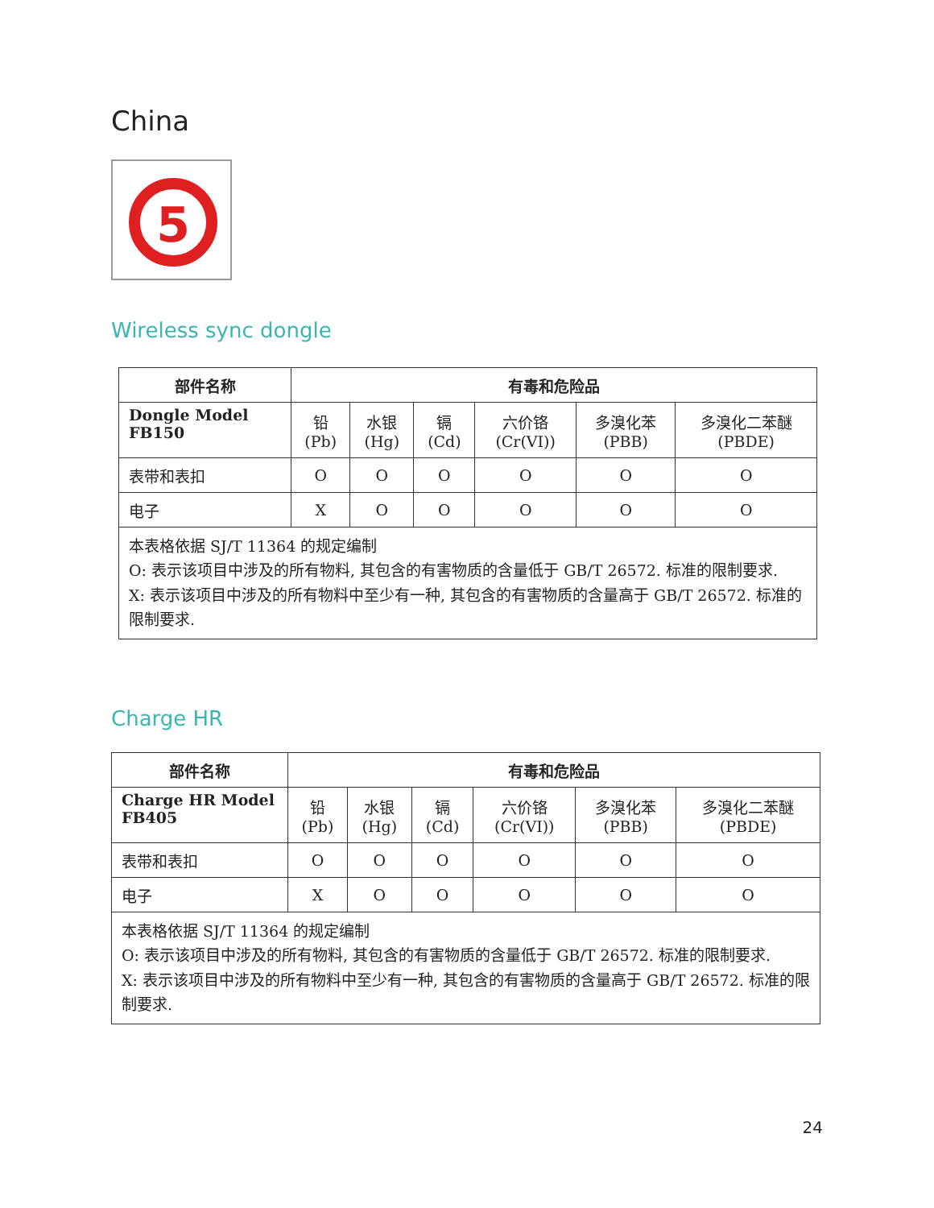China
5
Wireless sync dongle
| 部件名称 | 有毒和危险品 | | | | | |
| --- | --- | --- | --- | --- | --- | --- |
| Dongle Model FB150 | 铅 (Pb) | 水银 (Hg) | 镉 (Cd) | 六价铬 (Cr(VI)) | 多溴化苯 (PBB) | 多溴化二苯醚 (PBDE) |
| 表带和表扣 | O | O | O | O | O | O |
| 电子 | X | O | O | O | O | O |
| 本表格依据 SJ/T 11364 的规定编制 O: 表示该项目中涉及的所有物料, 其包含的有害物质的含量低于 GB/T 26572. 标准的限制要求. X: 表示该项目中涉及的所有物料中至少有一种, 其包含的有害物质的含量高于 GB/T 26572. 标准的限制要求. | | | | | | |
Charge HR
| 部件名称 | 有毒和危险品 | | | | | |
| --- | --- | --- | --- | --- | --- | --- |
| Charge HR Model FB405 | 铅 (Pb) | 水银 (Hg) | 镉 (Cd) | 六价铬 (Cr(VI)) | 多溴化苯 (PBB) | 多溴化二苯醚 (PBDE) |
| 表带和表扣 | O | O | O | O | O | O |
| 电子 | X | O | O | O | O | O |
| 本表格依据 SJ/T 11364 的规定编制 O: 表示该项目中涉及的所有物料, 其包含的有害物质的含量低于 GB/T 26572. 标准的限制要求. X: 表示该项目中涉及的所有物料中至少有一种, 其包含的有害物质的含量高于 GB/T 26572. 标准的限制要求. | | | | | | |
24